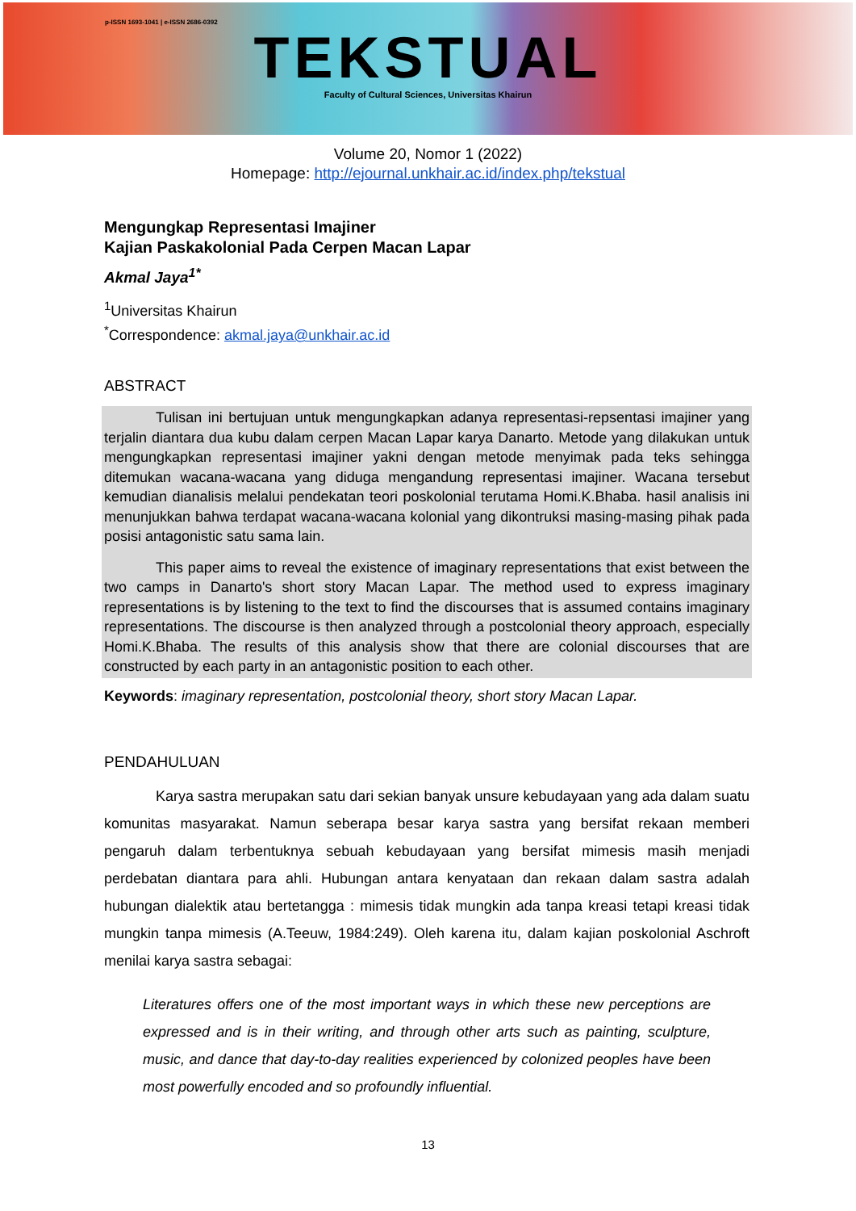p-ISSN 1693-1041 | e-ISSN 2686-0392
TEKSTUAL
Faculty of Cultural Sciences, Universitas Khairun
Volume 20, Nomor 1 (2022)
Homepage: http://ejournal.unkhair.ac.id/index.php/tekstual
Mengungkap Representasi Imajiner
Kajian Paskakolonial Pada Cerpen Macan Lapar
Akmal Jaya<sup>1*</sup>
<sup>1</sup> Universitas Khairun
<sup>*</sup> Correspondence: akmal.jaya@unkhair.ac.id
ABSTRACT
Tulisan ini bertujuan untuk mengungkapkan adanya representasi-repsentasi imajiner yang terjalin diantara dua kubu dalam cerpen Macan Lapar karya Danarto. Metode yang dilakukan untuk mengungkapkan representasi imajiner yakni dengan metode menyimak pada teks sehingga ditemukan wacana-wacana yang diduga mengandung representasi imajiner. Wacana tersebut kemudian dianalisis melalui pendekatan teori poskolonial terutama Homi.K.Bhaba. hasil analisis ini menunjukkan bahwa terdapat wacana-wacana kolonial yang dikontruksi masing-masing pihak pada posisi antagonistic satu sama lain.
This paper aims to reveal the existence of imaginary representations that exist between the two camps in Danarto's short story Macan Lapar. The method used to express imaginary representations is by listening to the text to find the discourses that is assumed contains imaginary representations. The discourse is then analyzed through a postcolonial theory approach, especially Homi.K.Bhaba. The results of this analysis show that there are colonial discourses that are constructed by each party in an antagonistic position to each other.
Keywords: imaginary representation, postcolonial theory, short story Macan Lapar.
PENDAHULUAN
Karya sastra merupakan satu dari sekian banyak unsure kebudayaan yang ada dalam suatu komunitas masyarakat. Namun seberapa besar karya sastra yang bersifat rekaan memberi pengaruh dalam terbentuknya sebuah kebudayaan yang bersifat mimesis masih menjadi perdebatan diantara para ahli. Hubungan antara kenyataan dan rekaan dalam sastra adalah hubungan dialektik atau bertetangga : mimesis tidak mungkin ada tanpa kreasi tetapi kreasi tidak mungkin tanpa mimesis (A.Teeuw, 1984:249). Oleh karena itu, dalam kajian poskolonial Aschroft menilai karya sastra sebagai:
Literatures offers one of the most important ways in which these new perceptions are expressed and is in their writing, and through other arts such as painting, sculpture, music, and dance that day-to-day realities experienced by colonized peoples have been most powerfully encoded and so profoundly influential.
13